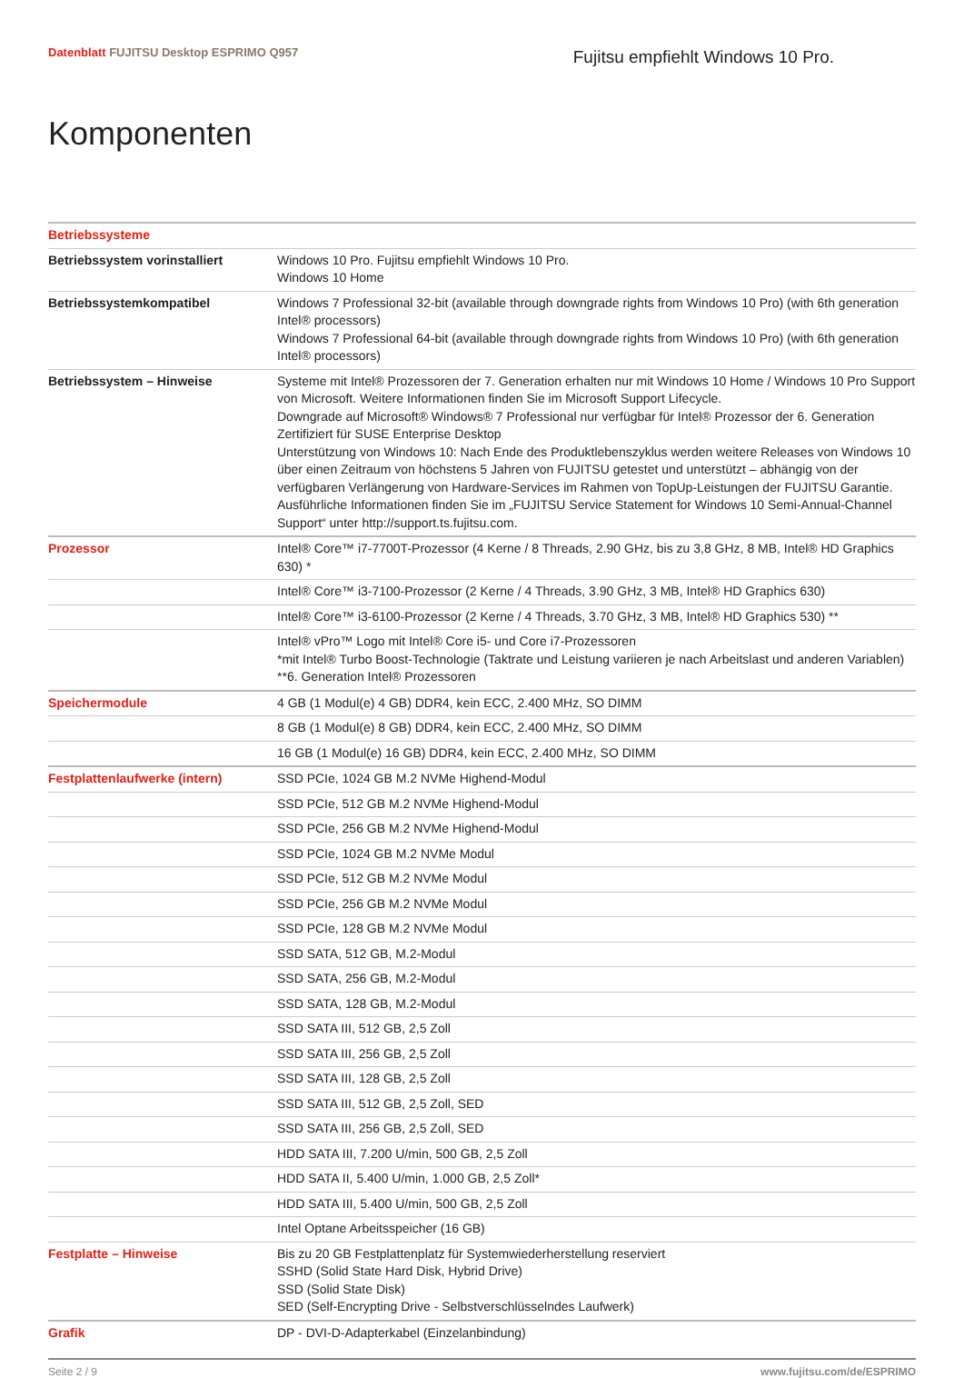Datenblatt FUJITSU Desktop ESPRIMO Q957
Fujitsu empfiehlt Windows 10 Pro.
Komponenten
| Betriebssysteme | |
| Betriebssystem vorinstalliert | Windows 10 Pro. Fujitsu empfiehlt Windows 10 Pro. Windows 10 Home |
| Betriebssystemkompatibel | Windows 7 Professional 32-bit (available through downgrade rights from Windows 10 Pro) (with 6th generation Intel® processors) Windows 7 Professional 64-bit (available through downgrade rights from Windows 10 Pro) (with 6th generation Intel® processors) |
| Betriebssystem – Hinweise | Systeme mit Intel® Prozessoren der 7. Generation erhalten nur mit Windows 10 Home / Windows 10 Pro Support von Microsoft. Weitere Informationen finden Sie im Microsoft Support Lifecycle. Downgrade auf Microsoft® Windows® 7 Professional nur verfügbar für Intel® Prozessor der 6. Generation Zertifiziert für SUSE Enterprise Desktop Unterstützung von Windows 10: Nach Ende des Produktlebenszyklus werden weitere Releases von Windows 10 über einen Zeitraum von höchstens 5 Jahren von FUJITSU getestet und unterstützt – abhängig von der verfügbaren Verlängerung von Hardware-Services im Rahmen von TopUp-Leistungen der FUJITSU Garantie. Ausführliche Informationen finden Sie im „FUJITSU Service Statement for Windows 10 Semi-Annual-Channel Support“ unter http://support.ts.fujitsu.com. |
| Prozessor | Intel® Core™ i7-7700T-Prozessor (4 Kerne / 8 Threads, 2.90 GHz, bis zu 3,8 GHz, 8 MB, Intel® HD Graphics 630) * |
| | Intel® Core™ i3-7100-Prozessor (2 Kerne / 4 Threads, 3.90 GHz, 3 MB, Intel® HD Graphics 630) |
| | Intel® Core™ i3-6100-Prozessor (2 Kerne / 4 Threads, 3.70 GHz, 3 MB, Intel® HD Graphics 530) ** |
| | Intel® vPro™ Logo mit Intel® Core i5- und Core i7-Prozessoren *mit Intel® Turbo Boost-Technologie (Taktrate und Leistung variieren je nach Arbeitslast und anderen Variablen) **6. Generation Intel® Prozessoren |
| Speichermodule | 4 GB (1 Modul(e) 4 GB) DDR4, kein ECC, 2.400 MHz, SO DIMM |
| | 8 GB (1 Modul(e) 8 GB) DDR4, kein ECC, 2.400 MHz, SO DIMM |
| | 16 GB (1 Modul(e) 16 GB) DDR4, kein ECC, 2.400 MHz, SO DIMM |
| Festplattenlaufwerke (intern) | SSD PCIe, 1024 GB M.2 NVMe Highend-Modul |
| | SSD PCIe, 512 GB M.2 NVMe Highend-Modul |
| | SSD PCIe, 256 GB M.2 NVMe Highend-Modul |
| | SSD PCIe, 1024 GB M.2 NVMe Modul |
| | SSD PCIe, 512 GB M.2 NVMe Modul |
| | SSD PCIe, 256 GB M.2 NVMe Modul |
| | SSD PCIe, 128 GB M.2 NVMe Modul |
| | SSD SATA, 512 GB, M.2-Modul |
| | SSD SATA, 256 GB, M.2-Modul |
| | SSD SATA, 128 GB, M.2-Modul |
| | SSD SATA III, 512 GB, 2,5 Zoll |
| | SSD SATA III, 256 GB, 2,5 Zoll |
| | SSD SATA III, 128 GB, 2,5 Zoll |
| | SSD SATA III, 512 GB, 2,5 Zoll, SED |
| | SSD SATA III, 256 GB, 2,5 Zoll, SED |
| | HDD SATA III, 7.200 U/min, 500 GB, 2,5 Zoll |
| | HDD SATA II, 5.400 U/min, 1.000 GB, 2,5 Zoll* |
| | HDD SATA III, 5.400 U/min, 500 GB, 2,5 Zoll |
| | Intel Optane Arbeitsspeicher (16 GB) |
| Festplatte – Hinweise | Bis zu 20 GB Festplattenplatz für Systemwiederherstellung reserviert SSHD (Solid State Hard Disk, Hybrid Drive) SSD (Solid State Disk) SED (Self-Encrypting Drive - Selbstverschlüsselndes Laufwerk) |
| Grafik | DP - DVI-D-Adapterkabel (Einzelanbindung) |
Seite 2 / 9 www.fujitsu.com/de/ESPRIMO